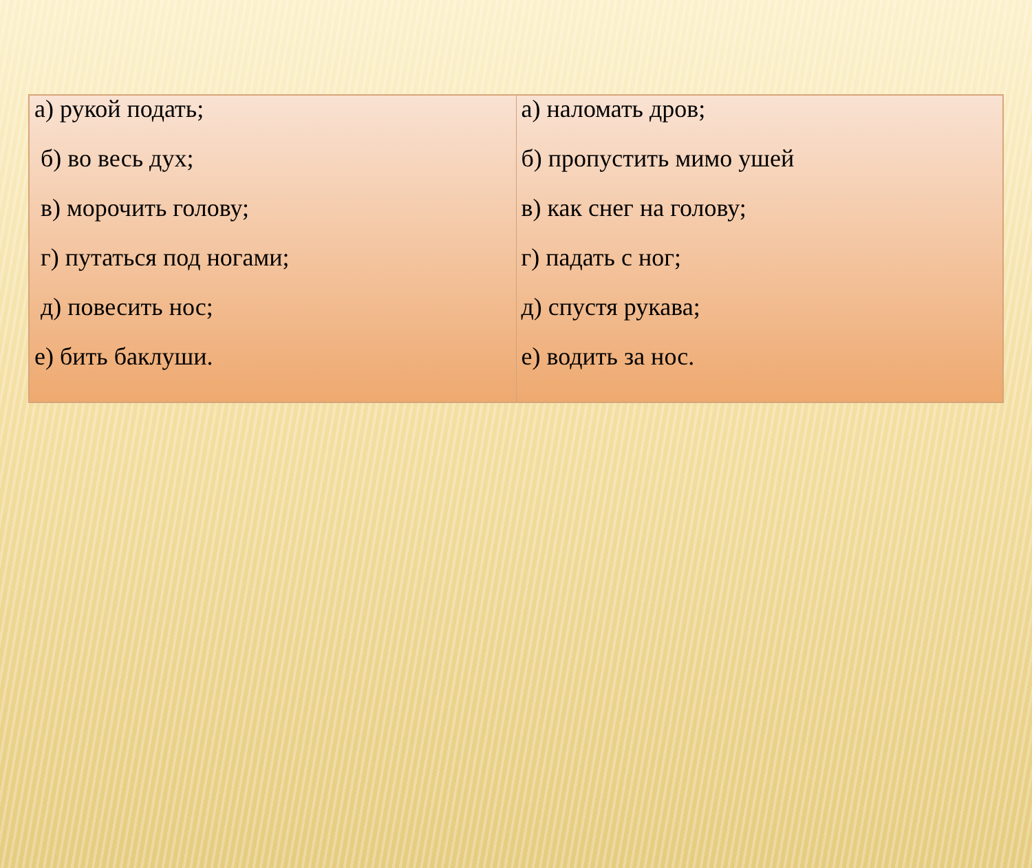| а) рукой подать; б) во весь дух; в) морочить голову; г) путаться под ногами; д) повесить нос; е) бить баклуши. | а) наломать дров; б) пропустить мимо ушей в) как снег на голову; г) падать с ног; д) спустя рукава; е) водить за нос. |